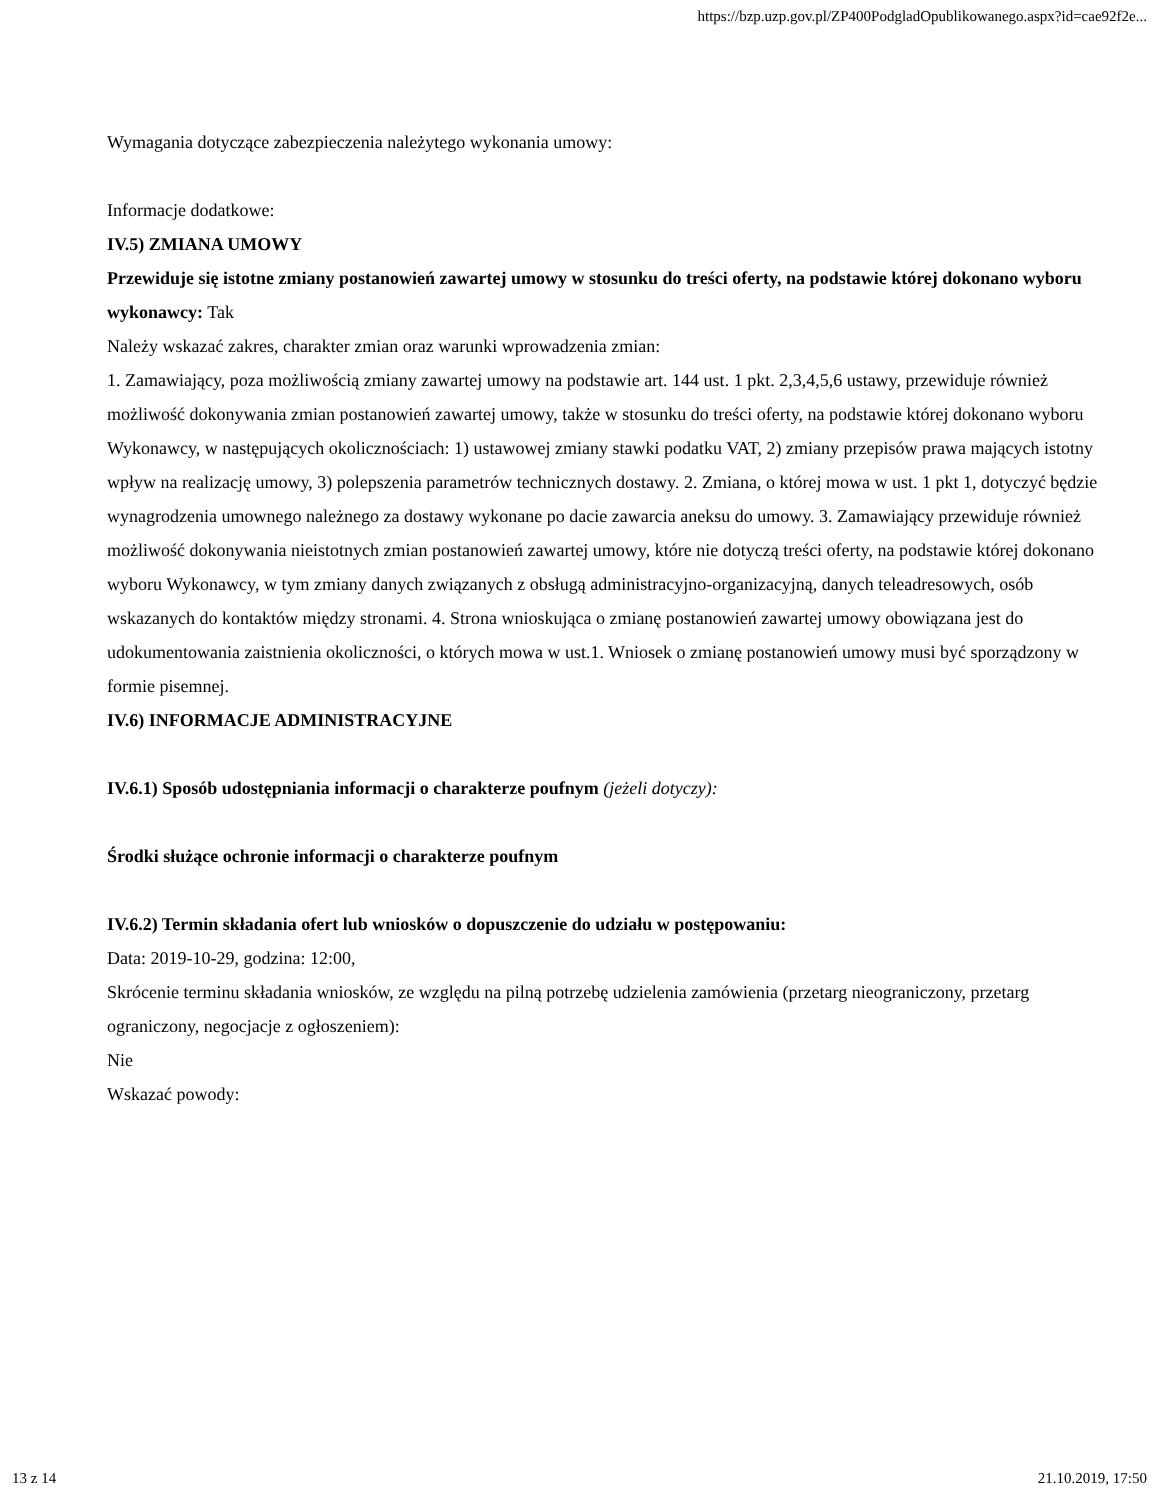https://bzp.uzp.gov.pl/ZP400PodgladOpublikowanego.aspx?id=cae92f2e...
Wymagania dotyczące zabezpieczenia należytego wykonania umowy:
Informacje dodatkowe:
IV.5) ZMIANA UMOWY
Przewiduje się istotne zmiany postanowień zawartej umowy w stosunku do treści oferty, na podstawie której dokonano wyboru wykonawcy: Tak
Należy wskazać zakres, charakter zmian oraz warunki wprowadzenia zmian:
1. Zamawiający, poza możliwością zmiany zawartej umowy na podstawie art. 144 ust. 1 pkt. 2,3,4,5,6 ustawy, przewiduje również możliwość dokonywania zmian postanowień zawartej umowy, także w stosunku do treści oferty, na podstawie której dokonano wyboru Wykonawcy, w następujących okolicznościach: 1) ustawowej zmiany stawki podatku VAT, 2) zmiany przepisów prawa mających istotny wpływ na realizację umowy, 3) polepszenia parametrów technicznych dostawy. 2. Zmiana, o której mowa w ust. 1 pkt 1, dotyczyć będzie wynagrodzenia umownego należnego za dostawy wykonane po dacie zawarcia aneksu do umowy. 3. Zamawiający przewiduje również możliwość dokonywania nieistotnych zmian postanowień zawartej umowy, które nie dotyczą treści oferty, na podstawie której dokonano wyboru Wykonawcy, w tym zmiany danych związanych z obsługą administracyjno-organizacyjną, danych teleadresowych, osób wskazanych do kontaktów między stronami. 4. Strona wnioskująca o zmianę postanowień zawartej umowy obowiązana jest do udokumentowania zaistnienia okoliczności, o których mowa w ust.1. Wniosek o zmianę postanowień umowy musi być sporządzony w formie pisemnej.
IV.6) INFORMACJE ADMINISTRACYJNE
IV.6.1) Sposób udostępniania informacji o charakterze poufnym (jeżeli dotyczy):
Środki służące ochronie informacji o charakterze poufnym
IV.6.2) Termin składania ofert lub wniosków o dopuszczenie do udziału w postępowaniu:
Data: 2019-10-29, godzina: 12:00,
Skrócenie terminu składania wniosków, ze względu na pilną potrzebę udzielenia zamówienia (przetarg nieograniczony, przetarg ograniczony, negocjacje z ogłoszeniem):
Nie
Wskazać powody:
13 z 14 21.10.2019, 17:50